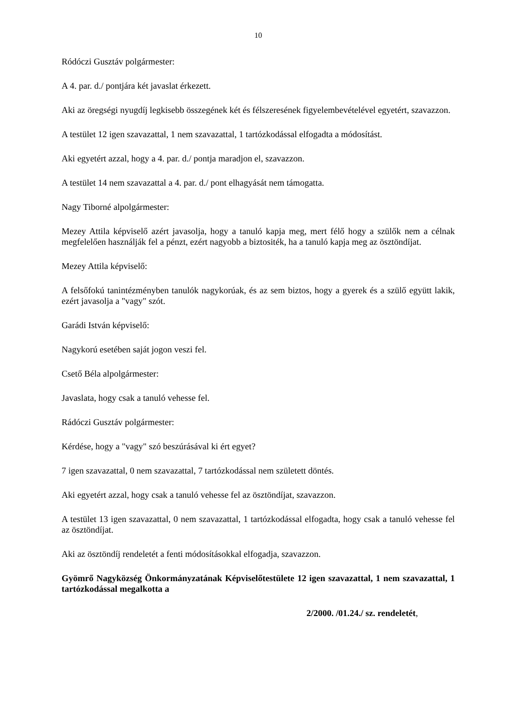10
Ródóczi Gusztáv polgármester:
A 4. par. d./ pontjára két javaslat érkezett.
Aki az öregségi nyugdíj legkisebb összegének két és félszeresének figyelembevételével egyetért, szavazzon.
A testület 12 igen szavazattal, 1 nem szavazattal, 1 tartózkodással elfogadta a módosítást.
Aki egyetért azzal, hogy a 4. par. d./ pontja maradjon el, szavazzon.
A testület 14 nem szavazattal a 4. par. d./ pont elhagyását nem támogatta.
Nagy Tiborné alpolgármester:
Mezey Attila képviselő azért javasolja, hogy a tanuló kapja meg, mert félő hogy a szülők nem a célnak megfelelően használják fel a pénzt, ezért nagyobb a biztositék, ha a tanuló kapja meg az ösztöndíjat.
Mezey Attila képviselő:
A felsőfokú tanintézményben tanulók nagykorúak, és az sem biztos, hogy a gyerek és a szülő együtt lakik, ezért javasolja a "vagy" szót.
Garádi István képviselő:
Nagykorú esetében saját jogon veszi fel.
Csető Béla alpolgármester:
Javaslata, hogy csak a tanuló vehesse fel.
Rádóczi Gusztáv polgármester:
Kérdése, hogy a "vagy" szó beszúrásával ki ért egyet?
7 igen szavazattal, 0 nem szavazattal, 7 tartózkodással nem született döntés.
Aki egyetért azzal, hogy csak a tanuló vehesse fel az ösztöndíjat, szavazzon.
A testület 13 igen szavazattal, 0 nem szavazattal, 1 tartózkodással elfogadta, hogy csak a tanuló vehesse fel az ösztöndíjat.
Aki az ösztöndíj rendeletét a fenti módosításokkal elfogadja, szavazzon.
Gyömrő Nagyközség Önkormányzatának Képviselőtestülete 12 igen szavazattal, 1 nem szavazattal, 1 tartózkodással megalkotta a
2/2000. /01.24./ sz. rendeletét,